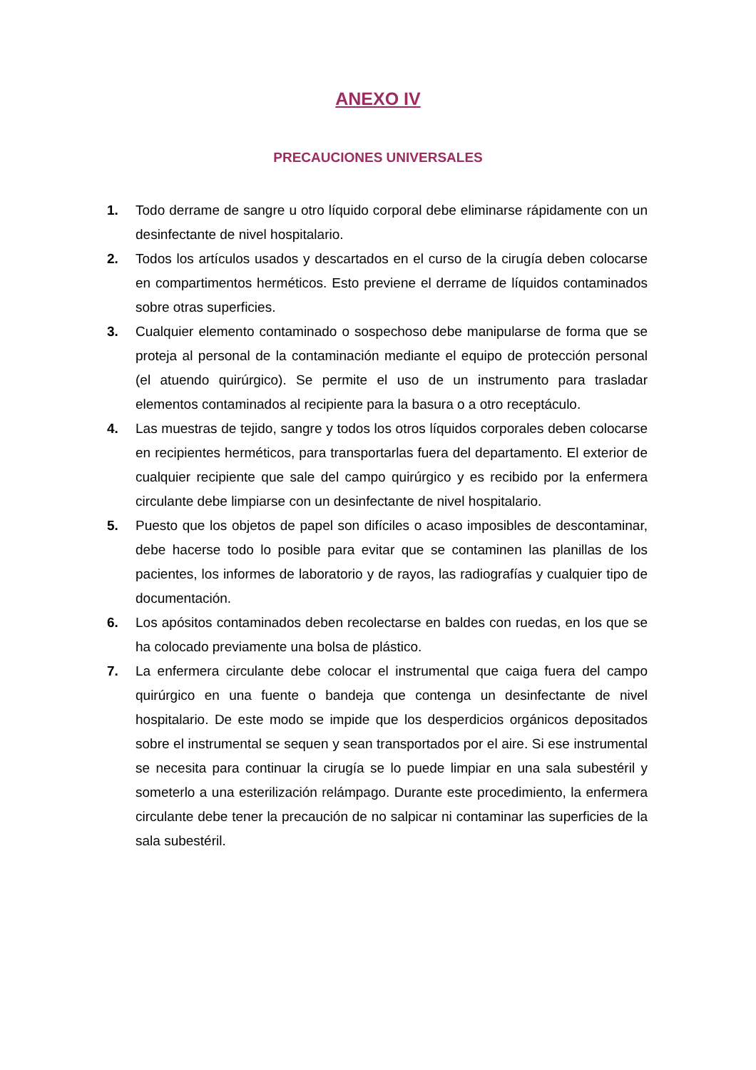ANEXO IV
PRECAUCIONES UNIVERSALES
1. Todo derrame de sangre u otro líquido corporal debe eliminarse rápidamente con un desinfectante de nivel hospitalario.
2. Todos los artículos usados y descartados en el curso de la cirugía deben colocarse en compartimentos herméticos. Esto previene el derrame de líquidos contaminados sobre otras superficies.
3. Cualquier elemento contaminado o sospechoso debe manipularse de forma que se proteja al personal de la contaminación mediante el equipo de protección personal (el atuendo quirúrgico). Se permite el uso de un instrumento para trasladar elementos contaminados al recipiente para la basura o a otro receptáculo.
4. Las muestras de tejido, sangre y todos los otros líquidos corporales deben colocarse en recipientes herméticos, para transportarlas fuera del departamento. El exterior de cualquier recipiente que sale del campo quirúrgico y es recibido por la enfermera circulante debe limpiarse con un desinfectante de nivel hospitalario.
5. Puesto que los objetos de papel son difíciles o acaso imposibles de descontaminar, debe hacerse todo lo posible para evitar que se contaminen las planillas de los pacientes, los informes de laboratorio y de rayos, las radiografías y cualquier tipo de documentación.
6. Los apósitos contaminados deben recolectarse en baldes con ruedas, en los que se ha colocado previamente una bolsa de plástico.
7. La enfermera circulante debe colocar el instrumental que caiga fuera del campo quirúrgico en una fuente o bandeja que contenga un desinfectante de nivel hospitalario. De este modo se impide que los desperdicios orgánicos depositados sobre el instrumental se sequen y sean transportados por el aire. Si ese instrumental se necesita para continuar la cirugía se lo puede limpiar en una sala subestéril y someterlo a una esterilización relámpago. Durante este procedimiento, la enfermera circulante debe tener la precaución de no salpicar ni contaminar las superficies de la sala subestéril.